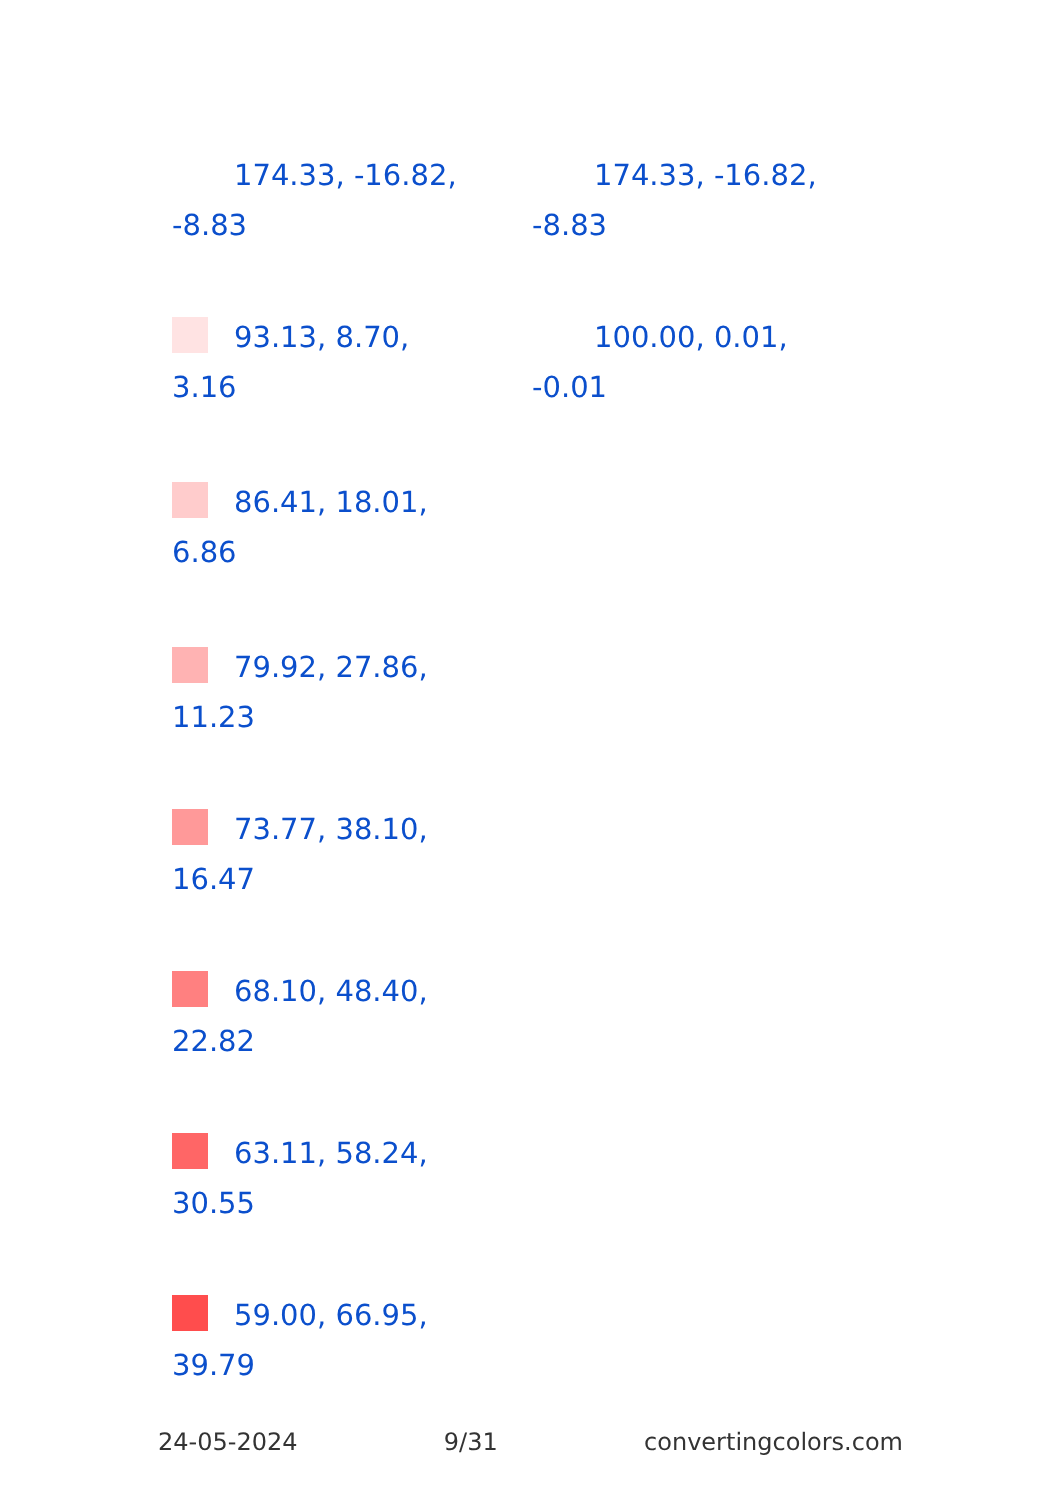174.33, -16.82, -8.83
93.13, 8.70, 3.16
86.41, 18.01, 6.86
79.92, 27.86, 11.23
73.77, 38.10, 16.47
68.10, 48.40, 22.82
63.11, 58.24, 30.55
59.00, 66.95, 39.79
174.33, -16.82, -8.83
100.00, 0.01, -0.01
24-05-2024 9/31 convertingcolors.com